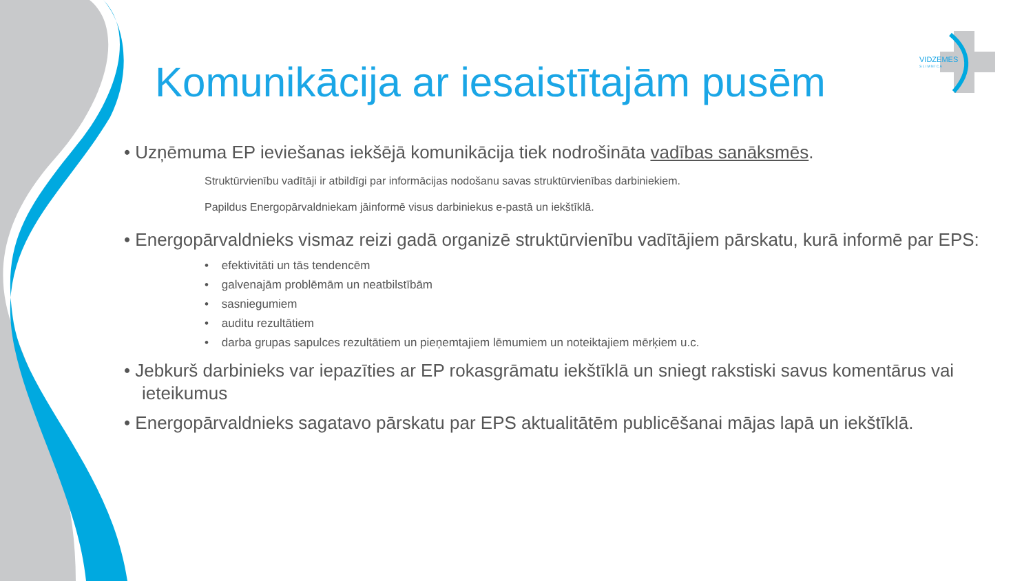VIDZEMES
S L I M N Ī C A
Komunikācija ar iesaistītajām pusēm
• Uzņēmuma EP ieviešanas iekšējā komunikācija tiek nodrošināta vadības sanāksmēs.
Struktūrvienību vadītāji ir atbildīgi par informācijas nodošanu savas struktūrvienības darbiniekiem.
Papildus Energopārvaldniekam jāinformē visus darbiniekus e-pastā un iekštīklā.
• Energopārvaldnieks vismaz reizi gadā organizē struktūrvienību vadītājiem pārskatu, kurā informē par EPS:
• efektivitāti un tās tendencēm
• galvenajām problēmām un neatbilstībām
• sasniegumiem
• auditu rezultātiem
• darba grupas sapulces rezultātiem un pieņemtajiem lēmumiem un noteiktajiem mērķiem u.c.
• Jebkurš darbinieks var iepazīties ar EP rokasgrāmatu iekštīklā un sniegt rakstiski savus komentārus vai ieteikumus
• Energopārvaldnieks sagatavo pārskatu par EPS aktualitātēm publicēšanai mājas lapā un iekštīklā.